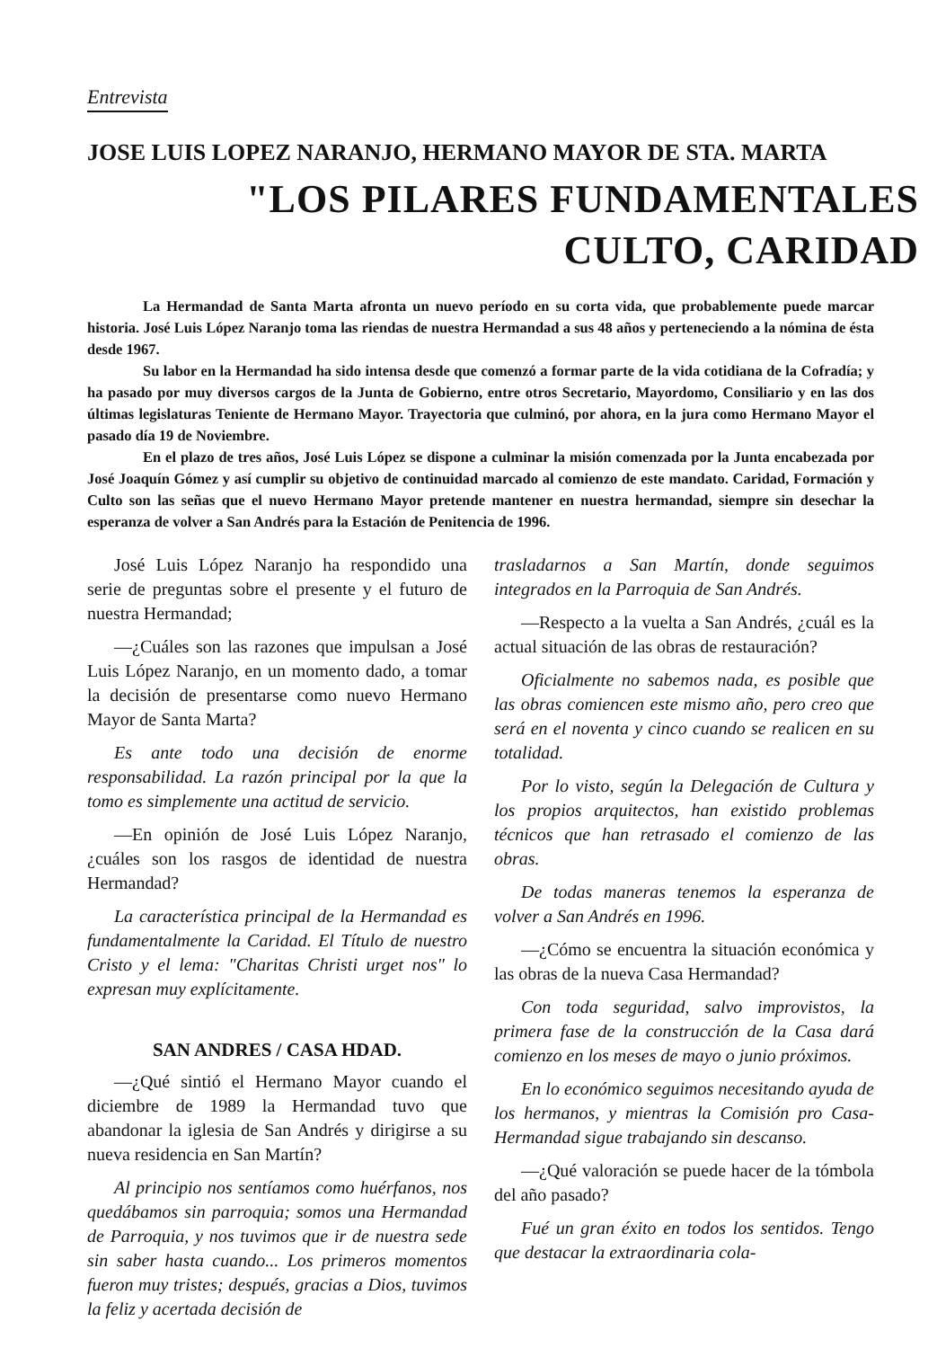Entrevista
JOSE LUIS LOPEZ NARANJO, HERMANO MAYOR DE STA. MARTA
"LOS PILARES FUNDAMENTALES
CULTO, CARIDAD
La Hermandad de Santa Marta afronta un nuevo período en su corta vida, que probablemente puede marcar historia. José Luis López Naranjo toma las riendas de nuestra Hermandad a sus 48 años y perteneciendo a la nómina de ésta desde 1967.
Su labor en la Hermandad ha sido intensa desde que comenzó a formar parte de la vida cotidiana de la Cofradía; y ha pasado por muy diversos cargos de la Junta de Gobierno, entre otros Secretario, Mayordomo, Consiliario y en las dos últimas legislaturas Teniente de Hermano Mayor. Trayectoria que culminó, por ahora, en la jura como Hermano Mayor el pasado día 19 de Noviembre.
En el plazo de tres años, José Luis López se dispone a culminar la misión comenzada por la Junta encabezada por José Joaquín Gómez y así cumplir su objetivo de continuidad marcado al comienzo de este mandato. Caridad, Formación y Culto son las señas que el nuevo Hermano Mayor pretende mantener en nuestra hermandad, siempre sin desechar la esperanza de volver a San Andrés para la Estación de Penitencia de 1996.
José Luis López Naranjo ha respondido una serie de preguntas sobre el presente y el futuro de nuestra Hermandad;
—¿Cuáles son las razones que impulsan a José Luis López Naranjo, en un momento dado, a tomar la decisión de presentarse como nuevo Hermano Mayor de Santa Marta?
Es ante todo una decisión de enorme responsabilidad. La razón principal por la que la tomo es simplemente una actitud de servicio.
—En opinión de José Luis López Naranjo, ¿cuáles son los rasgos de identidad de nuestra Hermandad?
La característica principal de la Hermandad es fundamentalmente la Caridad. El Título de nuestro Cristo y el lema: "Charitas Christi urget nos" lo expresan muy explícitamente.
SAN ANDRES / CASA HDAD.
—¿Qué sintió el Hermano Mayor cuando el diciembre de 1989 la Hermandad tuvo que abandonar la iglesia de San Andrés y dirigirse a su nueva residencia en San Martín?
Al principio nos sentíamos como huérfanos, nos quedábamos sin parroquia; somos una Hermandad de Parroquia, y nos tuvimos que ir de nuestra sede sin saber hasta cuando... Los primeros momentos fueron muy tristes; después, gracias a Dios, tuvimos la feliz y acertada decisión de
trasladarnos a San Martín, donde seguimos integrados en la Parroquia de San Andrés.
—Respecto a la vuelta a San Andrés, ¿cuál es la actual situación de las obras de restauración?
Oficialmente no sabemos nada, es posible que las obras comiencen este mismo año, pero creo que será en el noventa y cinco cuando se realicen en su totalidad.
Por lo visto, según la Delegación de Cultura y los propios arquitectos, han existido problemas técnicos que han retrasado el comienzo de las obras.
De todas maneras tenemos la esperanza de volver a San Andrés en 1996.
—¿Cómo se encuentra la situación económica y las obras de la nueva Casa Hermandad?
Con toda seguridad, salvo improvistos, la primera fase de la construcción de la Casa dará comienzo en los meses de mayo o junio próximos.
En lo económico seguimos necesitando ayuda de los hermanos, y mientras la Comisión pro Casa-Hermandad sigue trabajando sin descanso.
—¿Qué valoración se puede hacer de la tómbola del año pasado?
Fué un gran éxito en todos los sentidos. Tengo que destacar la extraordinaria cola-